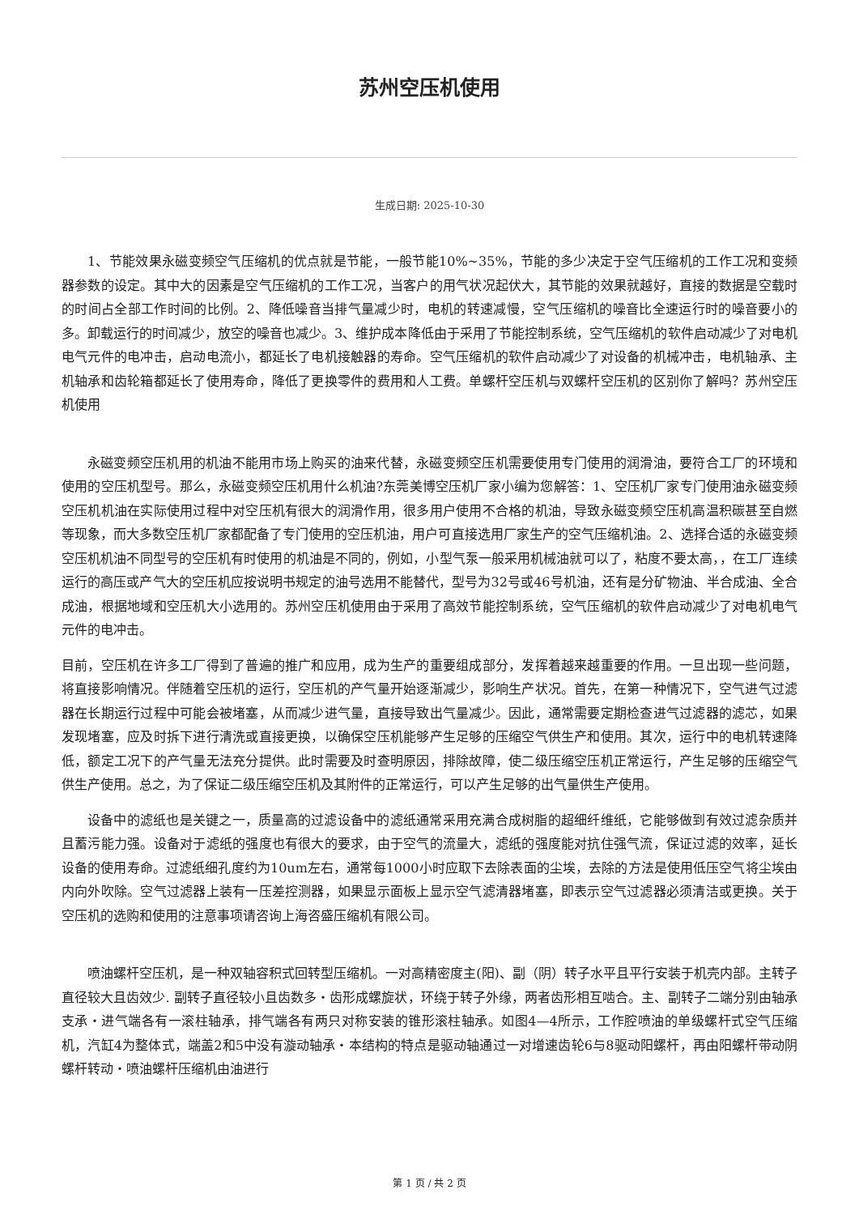苏州空压机使用
生成日期: 2025-10-30
1、节能效果永磁变频空气压缩机的优点就是节能，一般节能10%~35%，节能的多少决定于空气压缩机的工作工况和变频器参数的设定。其中大的因素是空气压缩机的工作工况，当客户的用气状况起伏大，其节能的效果就越好，直接的数据是空载时的时间占全部工作时间的比例。2、降低噪音当排气量减少时，电机的转速减慢，空气压缩机的噪音比全速运行时的噪音要小的多。卸载运行的时间减少，放空的噪音也减少。3、维护成本降低由于采用了节能控制系统，空气压缩机的软件启动减少了对电机电气元件的电冲击，启动电流小，都延长了电机接触器的寿命。空气压缩机的软件启动减少了对设备的机械冲击，电机轴承、主机轴承和齿轮箱都延长了使用寿命，降低了更换零件的费用和人工费。单螺杆空压机与双螺杆空压机的区别你了解吗？苏州空压机使用
永磁变频空压机用的机油不能用市场上购买的油来代替，永磁变频空压机需要使用专门使用的润滑油，要符合工厂的环境和使用的空压机型号。那么，永磁变频空压机用什么机油?东莞美博空压机厂家小编为您解答：1、空压机厂家专门使用油永磁变频空压机机油在实际使用过程中对空压机有很大的润滑作用，很多用户使用不合格的机油，导致永磁变频空压机高温积碳甚至自燃等现象，而大多数空压机厂家都配备了专门使用的空压机油，用户可直接选用厂家生产的空气压缩机油。2、选择合适的永磁变频空压机机油不同型号的空压机有时使用的机油是不同的，例如，小型气泵一般采用机械油就可以了，粘度不要太高，，在工厂连续运行的高压或产气大的空压机应按说明书规定的油号选用不能替代，型号为32号或46号机油，还有是分矿物油、半合成油、全合成油，根据地域和空压机大小选用的。苏州空压机使用由于采用了高效节能控制系统，空气压缩机的软件启动减少了对电机电气元件的电冲击。
目前，空压机在许多工厂得到了普遍的推广和应用，成为生产的重要组成部分，发挥着越来越重要的作用。一旦出现一些问题，将直接影响情况。伴随着空压机的运行，空压机的产气量开始逐渐减少，影响生产状况。首先，在第一种情况下，空气进气过滤器在长期运行过程中可能会被堵塞，从而减少进气量，直接导致出气量减少。因此，通常需要定期检查进气过滤器的滤芯，如果发现堵塞，应及时拆下进行清洗或直接更换，以确保空压机能够产生足够的压缩空气供生产和使用。其次，运行中的电机转速降低，额定工况下的产气量无法充分提供。此时需要及时查明原因，排除故障，使二级压缩空压机正常运行，产生足够的压缩空气供生产使用。总之，为了保证二级压缩空压机及其附件的正常运行，可以产生足够的出气量供生产使用。
设备中的滤纸也是关键之一，质量高的过滤设备中的滤纸通常采用充满合成树脂的超细纤维纸，它能够做到有效过滤杂质并且蓄污能力强。设备对于滤纸的强度也有很大的要求，由于空气的流量大，滤纸的强度能对抗住强气流，保证过滤的效率，延长设备的使用寿命。过滤纸细孔度约为10um左右，通常每1000小时应取下去除表面的尘埃，去除的方法是使用低压空气将尘埃由内向外吹除。空气过滤器上装有一压差控测器，如果显示面板上显示空气滤清器堵塞，即表示空气过滤器必须清洁或更换。关于空压机的选购和使用的注意事项请咨询上海咨盛压缩机有限公司。
喷油螺杆空压机，是一种双轴容积式回转型压缩机。一对高精密度主(阳)、副（阴）转子水平且平行安装于机壳内部。主转子直径较大且齿效少. 副转子直径较小且齿数多・齿形成螺旋状，环绕于转子外缘，两者齿形相互啮合。主、副转子二端分别由轴承支承・进气端各有一滚柱轴承，排气端各有两只对称安装的锥形滚柱轴承。如图4—4所示，工作腔喷油的单级螺杆式空气压缩机，汽缸4为整体式，端盖2和5中没有漩动轴承・本结构的特点是驱动轴通过一对增速齿轮6与8驱动阳螺杆，再由阳螺杆带动阴螺杆转动・喷油螺杆压缩机由油进行
第 1 页 / 共 2 页